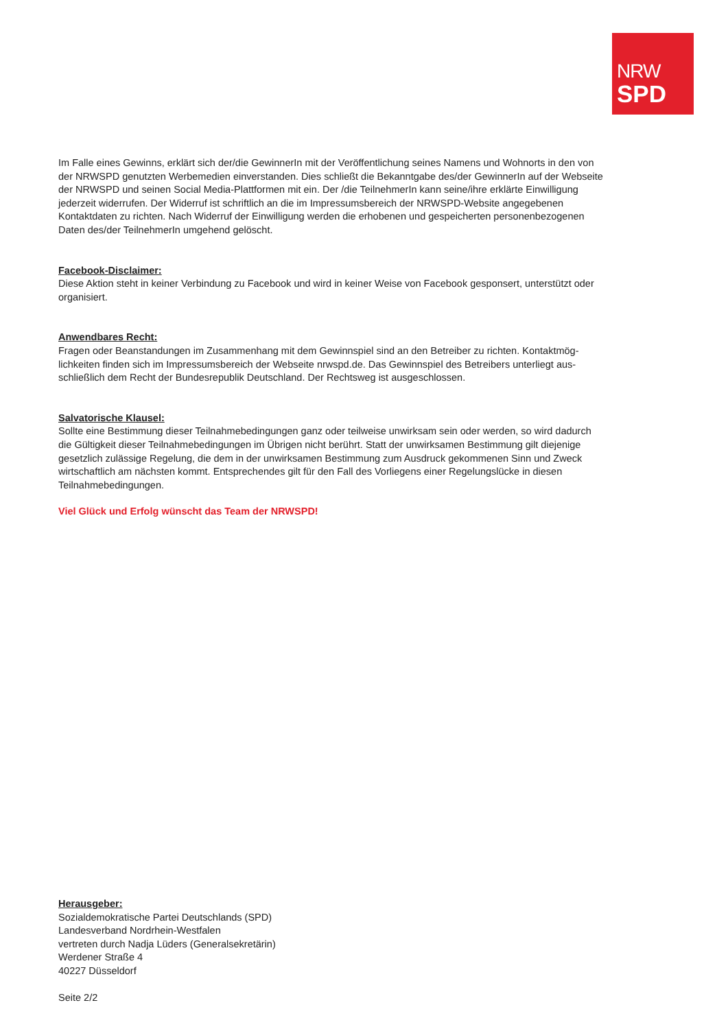NRW
SPD
Im Falle eines Gewinns, erklärt sich der/die GewinnerIn mit der Veröffentlichung seines Namens und Wohnorts in den von der NRWSPD genutzten Werbemedien einverstanden. Dies schließt die Bekanntgabe des/der GewinnerIn auf der Webseite der NRWSPD und seinen Social Media-Plattformen mit ein. Der /die TeilnehmerIn kann seine/ihre erklärte Einwilligung jederzeit widerrufen. Der Widerruf ist schriftlich an die im Impressumsbereich der NRWSPD-Website angegebenen Kontaktdaten zu richten. Nach Widerruf der Einwilligung werden die erhobenen und gespeicherten personenbezogenen Daten des/der TeilnehmerIn umgehend gelöscht.
Facebook-Disclaimer:
Diese Aktion steht in keiner Verbindung zu Facebook und wird in keiner Weise von Facebook gesponsert, unterstützt oder organisiert.
Anwendbares Recht:
Fragen oder Beanstandungen im Zusammenhang mit dem Gewinnspiel sind an den Betreiber zu richten. Kontaktmög­lichkeiten finden sich im Impressumsbereich der Webseite nrwspd.de. Das Gewinnspiel des Betreibers unterliegt aus­schließlich dem Recht der Bundesrepublik Deutschland. Der Rechtsweg ist ausgeschlossen.
Salvatorische Klausel:
Sollte eine Bestimmung dieser Teilnahmebedingungen ganz oder teilweise unwirksam sein oder werden, so wird da­durch die Gültigkeit dieser Teilnahmebedingungen im Übrigen nicht berührt. Statt der unwirksamen Bestimmung gilt diejenige gesetzlich zulässige Regelung, die dem in der unwirksamen Bestimmung zum Ausdruck gekommenen Sinn und Zweck wirtschaftlich am nächsten kommt. Entsprechendes gilt für den Fall des Vorliegens einer Regelungslücke in diesen Teilnahmebedingungen.
Viel Glück und Erfolg wünscht das Team der NRWSPD!
Herausgeber:
Sozialdemokratische Partei Deutschlands (SPD)
Landesverband Nordrhein-Westfalen
vertreten durch Nadja Lüders (Generalsekretärin)
Werdener Straße 4
40227 Düsseldorf
Seite 2/2